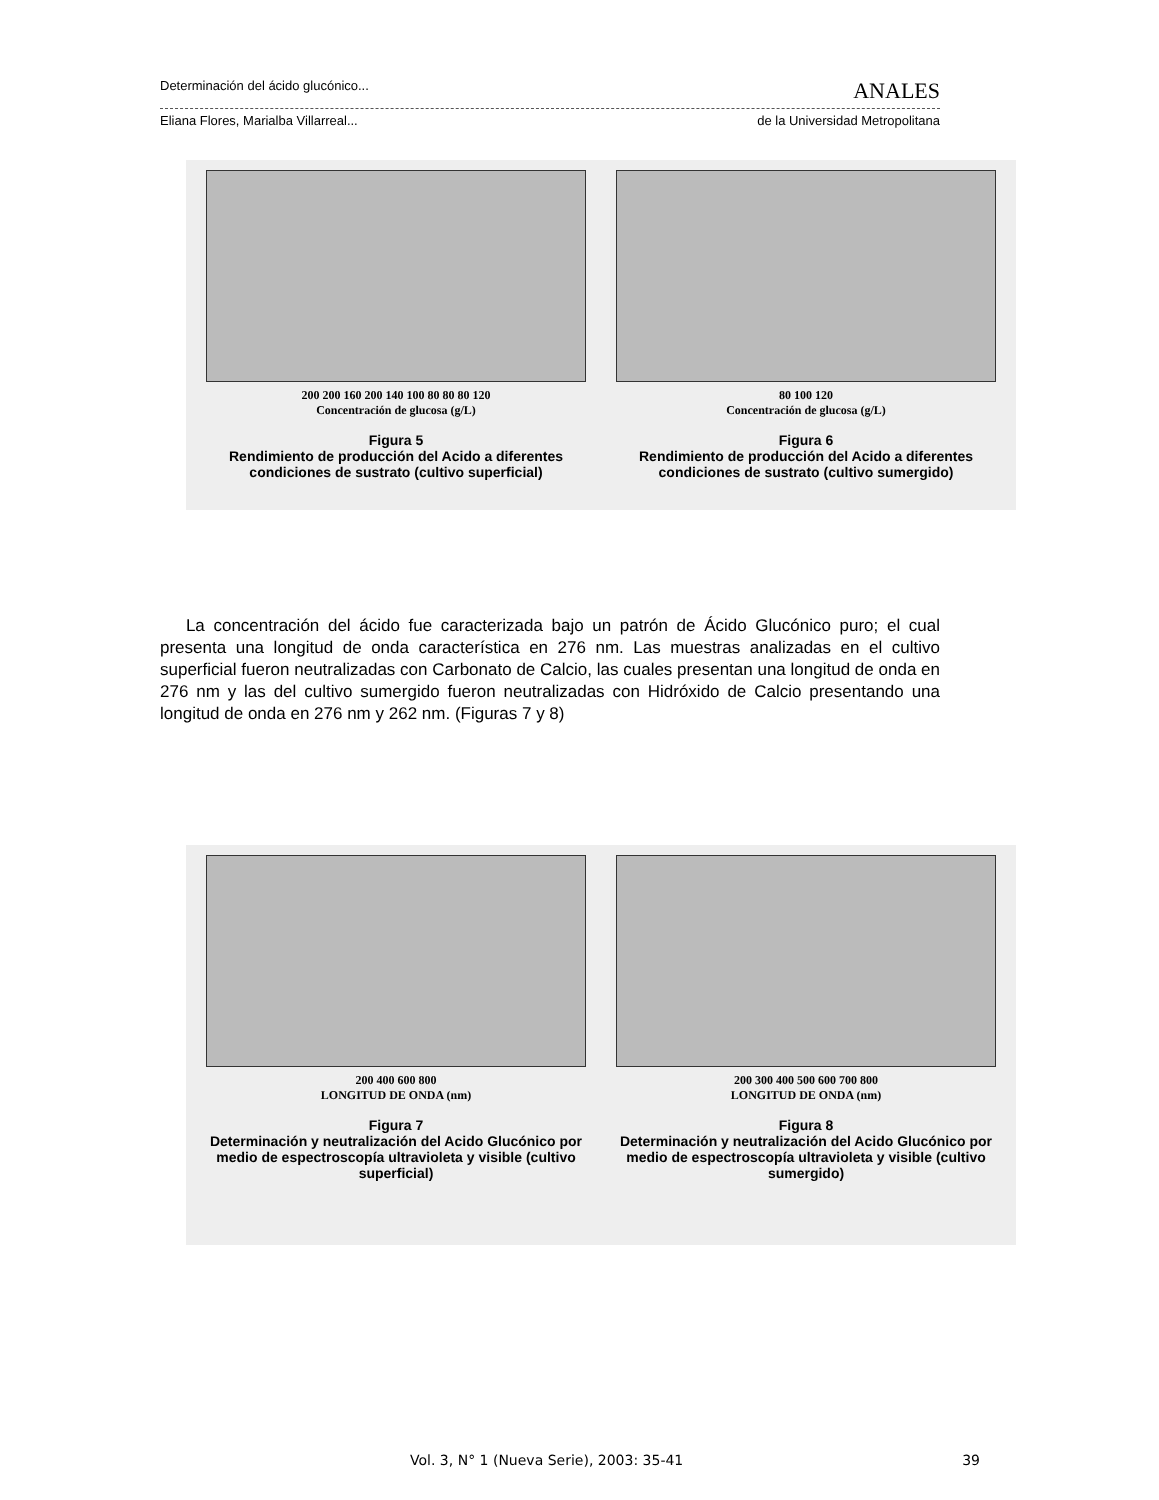Determinación del ácido glucónico... ANALES
Eliana Flores, Marialba Villarreal... de la Universidad Metropolitana
200 200 160 200 140 100 80 80 80 120
Concentración de glucosa (g/L)
Figura 5
Rendimiento de producción del Acido a diferentes condiciones de sustrato (cultivo superficial)
80 100 120
Concentración de glucosa (g/L)
Figura 6
Rendimiento de producción del Acido a diferentes condiciones de sustrato (cultivo sumergido)
La concentración del ácido fue caracterizada bajo un patrón de Ácido Glucónico puro; el cual presenta una longitud de onda característica en 276 nm. Las muestras analizadas en el cultivo superficial fueron neutralizadas con Carbonato de Calcio, las cuales presentan una longitud de onda en 276 nm y las del cultivo sumergido fueron neutralizadas con Hidróxido de Calcio presentando una longitud de onda en 276 nm y 262 nm. (Figuras 7 y 8)
200 400 600 800
LONGITUD DE ONDA (nm)
Figura 7
Determinación y neutralización del Acido Glucónico por medio de espectroscopía ultravioleta y visible (cultivo superficial)
200 300 400 500 600 700 800
LONGITUD DE ONDA (nm)
Figura 8
Determinación y neutralización del Acido Glucónico por medio de espectroscopía ultravioleta y visible (cultivo sumergido)
Vol. 3, N° 1 (Nueva Serie), 2003: 35-41 39